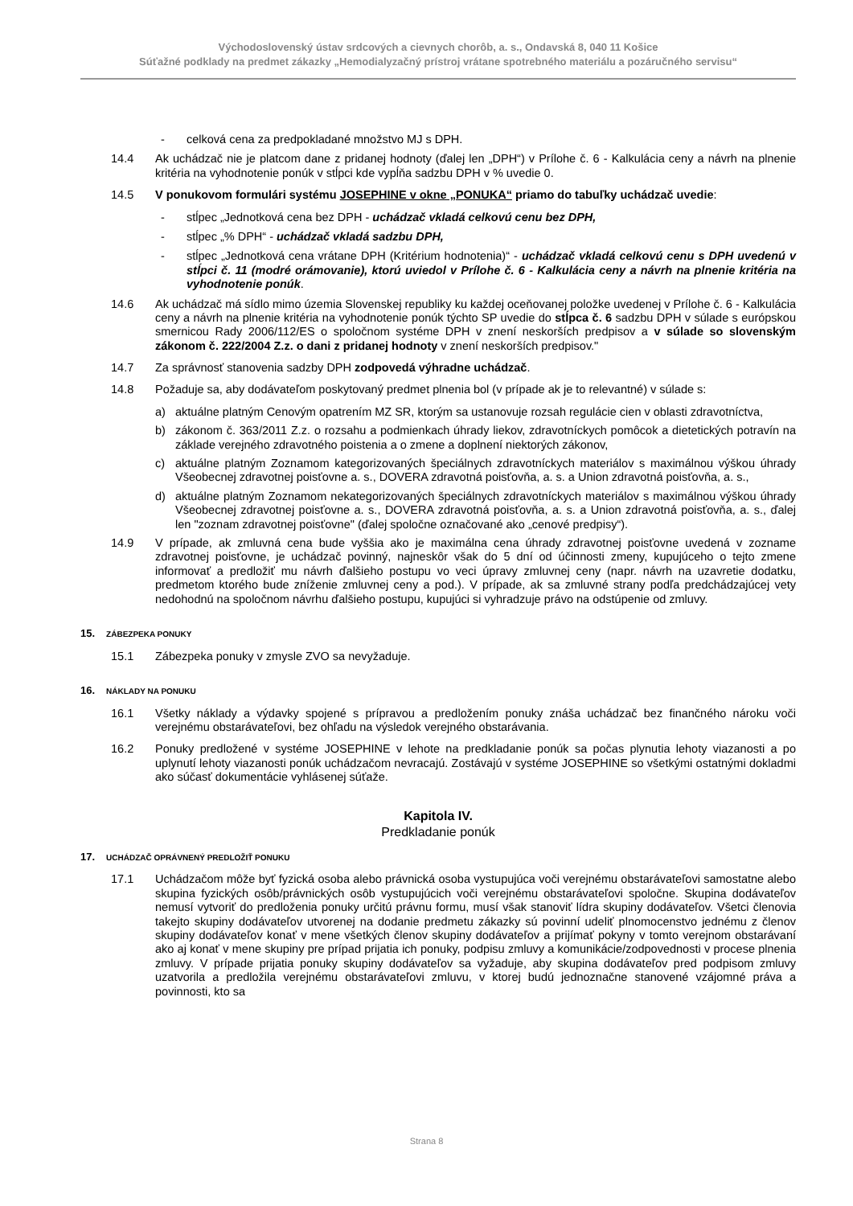Východoslovenský ústav srdcových a cievnych chorôb, a. s., Ondavská 8, 040 11 Košice
Súťažné podklady na predmet zákazky „Hemodialyzačný prístroj vrátane spotrebného materiálu a pozáručného servisu“
- celková cena za predpokladané množstvo MJ s DPH.
14.4 Ak uchádzač nie je platcom dane z pridanej hodnoty (ďalej len „DPH“) v Prílohe č. 6 - Kalkulácia ceny a návrh na plnenie kritéria na vyhodnotenie ponúk v stĺpci kde vypĺňa sadzbu DPH v % uvedie 0.
14.5 V ponukovom formulári systému JOSEPHINE v okne „PONUKA“ priamo do tabuľky uchádzač uvedie:
- stĺpec „Jednotková cena bez DPH - uchádzač vkladá celkovú cenu bez DPH,
- stĺpec „% DPH“ - uchádzač vkladá sadzbu DPH,
- stĺpec „Jednotková cena vrátane DPH (Kritérium hodnotenia)“ - uchádzač vkladá celkovú cenu s DPH uvedenú v stĺpci č. 11 (modré orámovanie), ktorú uviedol v Prílohe č. 6 - Kalkulácia ceny a návrh na plnenie kritéria na vyhodnotenie ponúk.
14.6 Ak uchádzač má sídlo mimo územia Slovenskej republiky ku každej oceňovanej položke uvedenej v Prílohe č. 6 - Kalkulácia ceny a návrh na plnenie kritéria na vyhodnotenie ponúk týchto SP uvedie do stĺpca č. 6 sadzbu DPH v súlade s európskou smernicou Rady 2006/112/ES o spoločnom systéme DPH v znení neskorších predpisov a v súlade so slovenským zákonom č. 222/2004 Z.z. o dani z pridanej hodnoty v znení neskorších predpisov."
14.7 Za správnosť stanovenia sadzby DPH zodpovedá výhradne uchádzač.
14.8 Požaduje sa, aby dodávateľom poskytovaný predmet plnenia bol (v prípade ak je to relevantné) v súlade s:
a) aktuálne platným Cenovým opatrením MZ SR, ktorým sa ustanovuje rozsah regulácie cien v oblasti zdravotníctva,
b) zákonom č. 363/2011 Z.z. o rozsahu a podmienkach úhrady liekov, zdravotníckych pomôcok a dietetických potravín na základe verejného zdravotného poistenia a o zmene a doplnení niektorých zákonov,
c) aktuálne platným Zoznamom kategorizovaných špeciálnych zdravotníckych materiálov s maximálnou výškou úhrady Všeobecnej zdravotnej poisťovne a. s., DOVERA zdravotná poisťovňa, a. s. a Union zdravotná poisťovňa, a. s.,
d) aktuálne platným Zoznamom nekategorizovaných špeciálnych zdravotníckych materiálov s maximálnou výškou úhrady Všeobecnej zdravotnej poisťovne a. s., DOVERA zdravotná poisťovňa, a. s. a Union zdravotná poisťovňa, a. s., ďalej len "zoznam zdravotnej poisťovne" (ďalej spoločne označované ako „cenové predpisy“).
14.9 V prípade, ak zmluvná cena bude vyššia ako je maximálna cena úhrady zdravotnej poisťovne uvedená v zozname zdravotnej poisťovne, je uchádzač povinný, najneskôr však do 5 dní od účinnosti zmeny, kupujúceho o tejto zmene informovať a predložiť mu návrh ďalšieho postupu vo veci úpravy zmluvnej ceny (napr. návrh na uzavretie dodatku, predmetom ktorého bude zníženie zmluvnej ceny a pod.). V prípade, ak sa zmluvné strany podľa predchádzajúcej vety nedohodnú na spoločnom návrhu ďalšieho postupu, kupujúci si vyhradzuje právo na odstúpenie od zmluvy.
15. ZÁBEZPEKA PONUKY
15.1 Zábezpeka ponuky v zmysle ZVO sa nevyžaduje.
16. NÁKLADY NA PONUKU
16.1 Všetky náklady a výdavky spojené s prípravou a predložením ponuky znáša uchádzač bez finančného nároku voči verejnému obstarávateľovi, bez ohľadu na výsledok verejného obstarávania.
16.2 Ponuky predložené v systéme JOSEPHINE v lehote na predkladanie ponúk sa počas plynutia lehoty viazanosti a po uplynutí lehoty viazanosti ponúk uchádzačom nevracajú. Zostávajú v systéme JOSEPHINE so všetkými ostatnými dokladmi ako súčasť dokumentácie vyhlásenej súťaže.
Kapitola IV.
Predkladanie ponúk
17. UCHÁDZAČ OPRÁVNENÝ PREDLOŽIŤ PONUKU
17.1 Uchádzačom môže byť fyzická osoba alebo právnická osoba vystupujúca voči verejnému obstarávateľovi samostatne alebo skupina fyzických osôb/právnických osôb vystupujúcich voči verejnému obstarávateľovi spoločne. Skupina dodávateľov nemusí vytvoriť do predloženia ponuky určitú právnu formu, musí však stanoviť lídra skupiny dodávateľov. Všetci členovia takejto skupiny dodávateľov utvorenej na dodanie predmetu zákazky sú povinní udeliť plnomocenstvo jednému z členov skupiny dodávateľov konať v mene všetkých členov skupiny dodávateľov a prijímať pokyny v tomto verejnom obstarávaní ako aj konať v mene skupiny pre prípad prijatia ich ponuky, podpisu zmluvy a komunikácie/zodpovednosti v procese plnenia zmluvy. V prípade prijatia ponuky skupiny dodávateľov sa vyžaduje, aby skupina dodávateľov pred podpisom zmluvy uzatvorila a predložila verejnému obstarávateľovi zmluvu, v ktorej budú jednoznačne stanovené vzájomné práva a povinnosti, kto sa
Strana 8